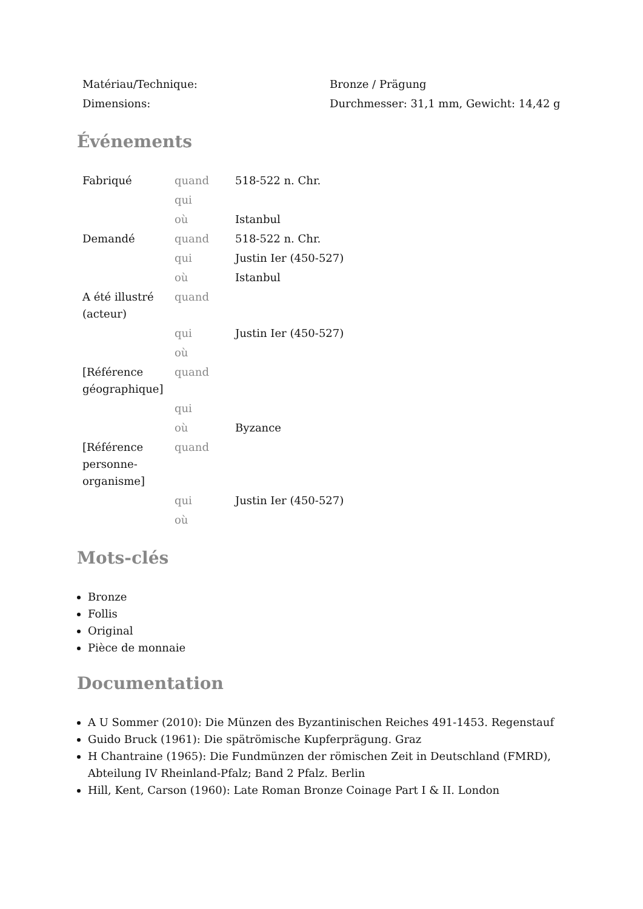| Matériau/Technique: | Bronze / Prägung |
| Dimensions: | Durchmesser: 31,1 mm, Gewicht: 14,42 g |
Événements
| Fabriqué | quand | 518-522 n. Chr. |
| | qui | |
| | où | Istanbul |
| Demandé | quand | 518-522 n. Chr. |
| | qui | Justin Ier (450-527) |
| | où | Istanbul |
| A été illustré (acteur) | quand | |
| | qui | Justin Ier (450-527) |
| | où | |
| [Référence géographique] | quand | |
| | qui | |
| | où | Byzance |
| [Référence personne-organisme] | quand | |
| | qui | Justin Ier (450-527) |
| | où | |
Mots-clés
Bronze
Follis
Original
Pièce de monnaie
Documentation
A U Sommer (2010): Die Münzen des Byzantinischen Reiches 491-1453. Regenstauf
Guido Bruck (1961): Die spätrömische Kupferprägung. Graz
H Chantraine (1965): Die Fundmünzen der römischen Zeit in Deutschland (FMRD), Abteilung IV Rheinland-Pfalz; Band 2 Pfalz. Berlin
Hill, Kent, Carson (1960): Late Roman Bronze Coinage Part I & II. London